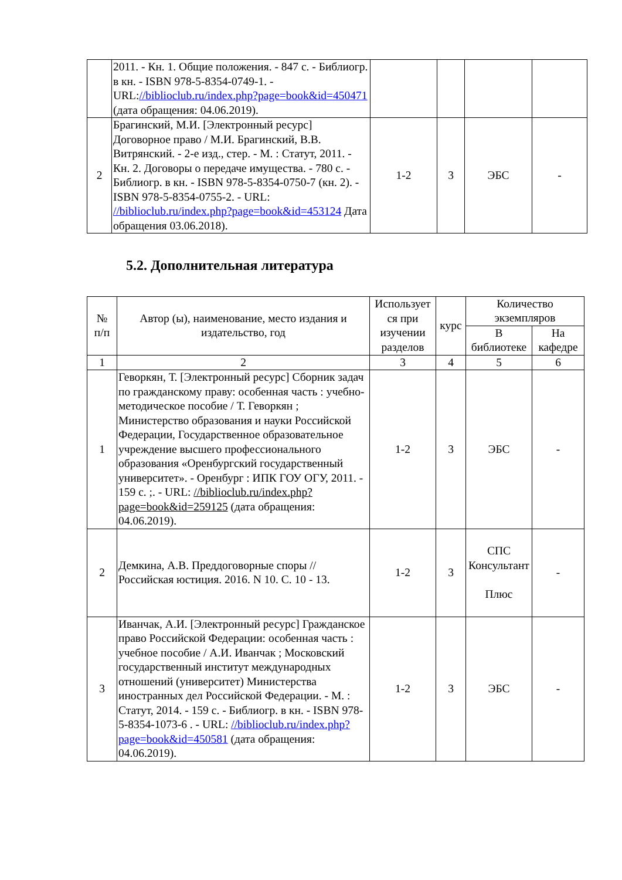| | 2011. - Кн. 1. Общие положения. - 847 с. - Библиогр. в кн. - ISBN 978-5-8354-0749-1. - URL: //biblioclub.ru/index.php?page=book&id=450471 (дата обращения: 04.06.2019). | | | | |
| 2 | Брагинский, М.И. [Электронный ресурс] Договорное право / М.И. Брагинский, В.В. Витрянский. - 2-е изд., стер. - М. : Статут, 2011. - Кн. 2. Договоры о передаче имущества. - 780 с. - Библиогр. в кн. - ISBN 978-5-8354-0750-7 (кн. 2). - ISBN 978-5-8354-0755-2. - URL: //biblioclub.ru/index.php?page=book&id=453124 Дата обращения 03.06.2018). | 1-2 | 3 | ЭБС | - |
5.2. Дополнительная литература
| № п/п | Автор (ы), наименование, место издания и издательство, год | Использует ся при изучении разделов | курс | Количество экземпляров | |
| --- | --- | --- | --- | --- | --- |
| | | | | В библиотеке | На кафедре |
| 1 | 2 | 3 | 4 | 5 | 6 |
| 1 | Геворкян, Т. [Электронный ресурс] Сборник задач по гражданскому праву: особенная часть : учебно-методическое пособие / Т. Геворкян ; Министерство образования и науки Российской Федерации, Государственное образовательное учреждение высшего профессионального образования «Оренбургский государственный университет». - Оренбург : ИПК ГОУ ОГУ, 2011. - 159 с. ;. - URL: //biblioclub.ru/index.php?page=book&id=259125 (дата обращения: 04.06.2019). | 1-2 | 3 | ЭБС | - |
| 2 | Демкина, А.В. Преддоговорные споры // Российская юстиция. 2016. N 10. С. 10 - 13. | 1-2 | 3 | СПС Консультант Плюс | - |
| 3 | Иванчак, А.И. [Электронный ресурс] Гражданское право Российской Федерации: особенная часть : учебное пособие / А.И. Иванчак ; Московский государственный институт международных отношений (университет) Министерства иностранных дел Российской Федерации. - М. : Статут, 2014. - 159 с. - Библиогр. в кн. - ISBN 978-5-8354-1073-6 . - URL: //biblioclub.ru/index.php?page=book&id=450581 (дата обращения: 04.06.2019). | 1-2 | 3 | ЭБС | - |